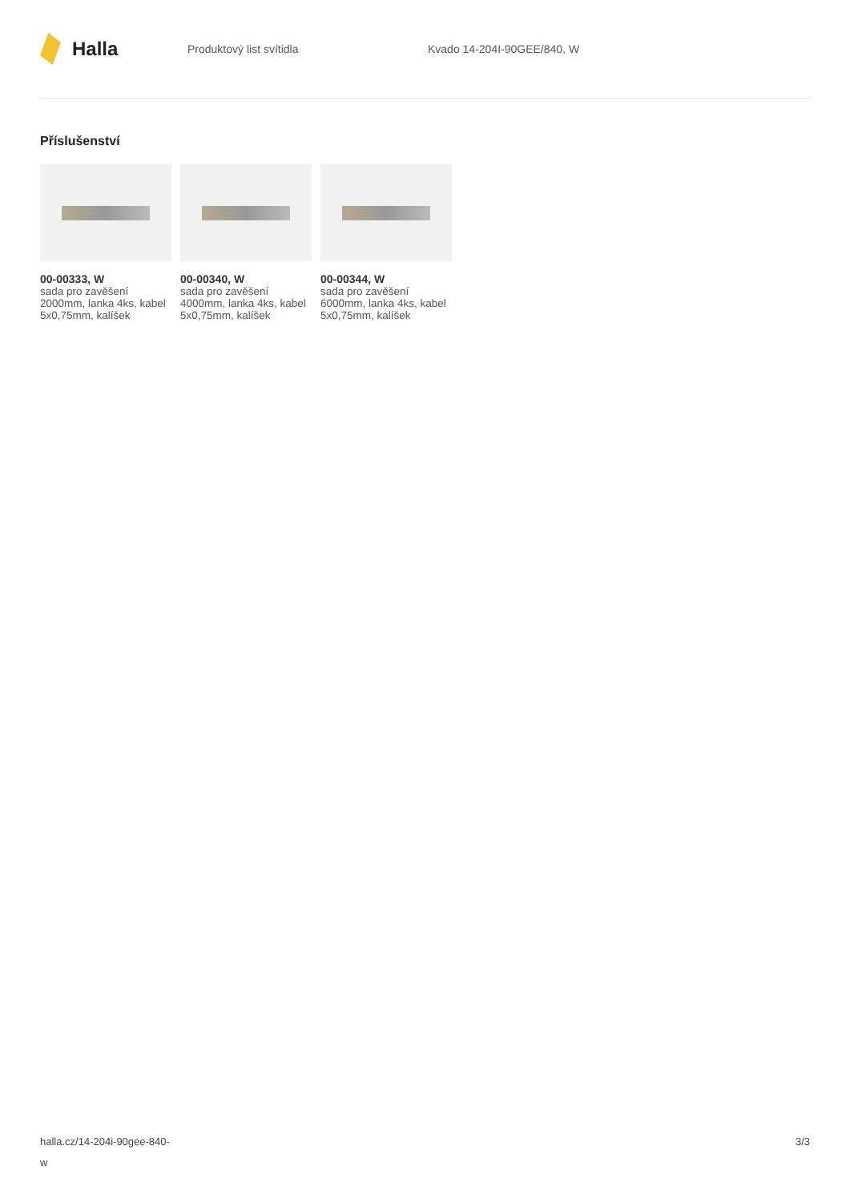Halla
Produktový list svítidla Kvado 14-204I-90GEE/840, W
Příslušenství
00-00333, W
sada pro zavěšení 2000mm, lanka 4ks, kabel 5x0,75mm, kalíšek
00-00340, W
sada pro zavěšení 4000mm, lanka 4ks, kabel 5x0,75mm, kalíšek
00-00344, W
sada pro zavěšení 6000mm, lanka 4ks, kabel 5x0,75mm, kalíšek
halla.cz/14-204i-90gee-840-
w
3/3